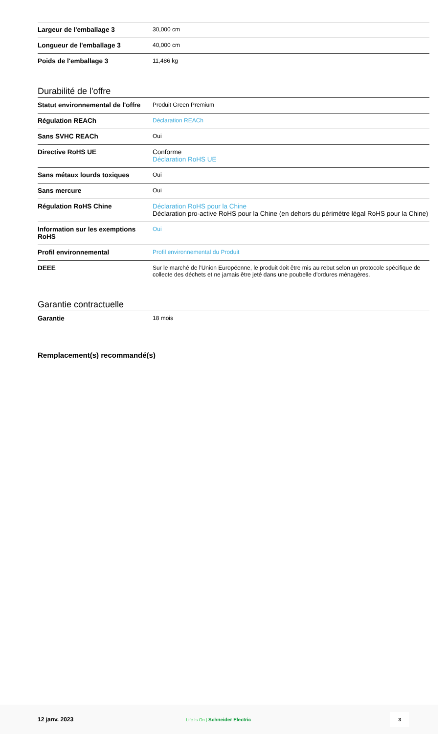| Largeur de l'emballage 3 | 30,000 cm |
| Longueur de l'emballage 3 | 40,000 cm |
| Poids de l'emballage 3 | 11,486 kg |
Durabilité de l'offre
| Statut environnemental de l'offre | Produit Green Premium |
| Régulation REACh | Déclaration REACh |
| Sans SVHC REACh | Oui |
| Directive RoHS UE | Conforme Déclaration RoHS UE |
| Sans métaux lourds toxiques | Oui |
| Sans mercure | Oui |
| Régulation RoHS Chine | Déclaration RoHS pour la Chine Déclaration pro-active RoHS pour la Chine (en dehors du périmètre légal RoHS pour la Chine) |
| Information sur les exemptions RoHS | Oui |
| Profil environnemental | Profil environnemental du Produit |
| DEEE | Sur le marché de l'Union Européenne, le produit doit être mis au rebut selon un protocole spécifique de collecte des déchets et ne jamais être jeté dans une poubelle d'ordures ménagères. |
Garantie contractuelle
| Garantie | 18 mois |
Remplacement(s) recommandé(s)
12 janv. 2023 Life Is On | Schneider Electric 3